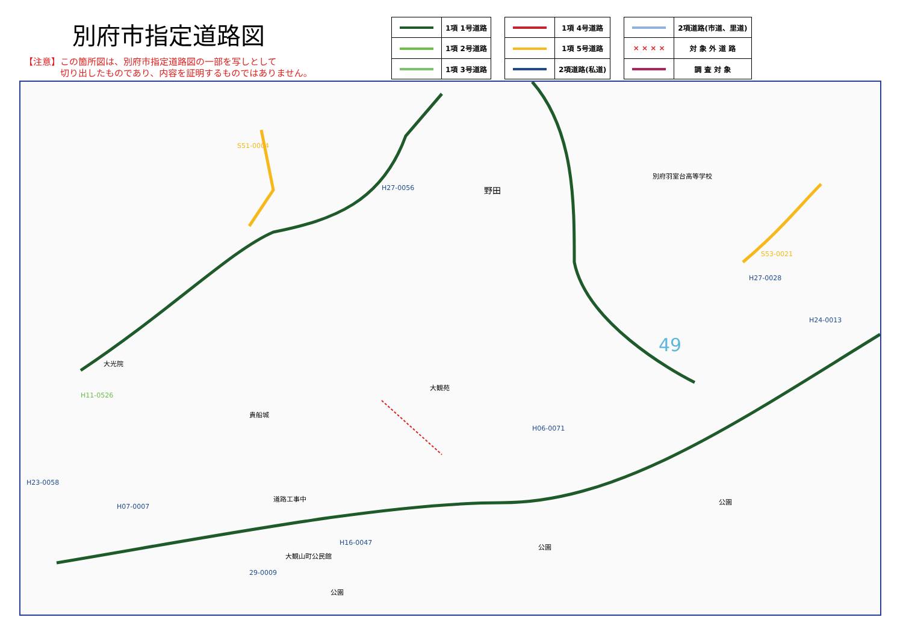別府市指定道路図
【注意】この箇所図は、別府市指定道路図の一部を写しとして
　　　　切り出したものであり、内容を証明するものではありません。
| | 1項 1号道路 |
| | 1項 2号道路 |
| | 1項 3号道路 |
| | 1項 4号道路 |
| | 1項 5号道路 |
| | 2項道路(私道) |
| | 2項道路(市道、里道) |
| × × × × | 対 象 外 道 路 |
| | 調 査 対 象 |
別府羽室台高等学校
野田
49
大観苑
貴船城
大光院
大観山町公民館
29-0009
H16-0047
H06-0071
H11-0526
H27-0056
S51-0004
S53-0021
H27-0028
H24-0013
H23-0058
H07-0007
道路工事中 公園
公園
公園